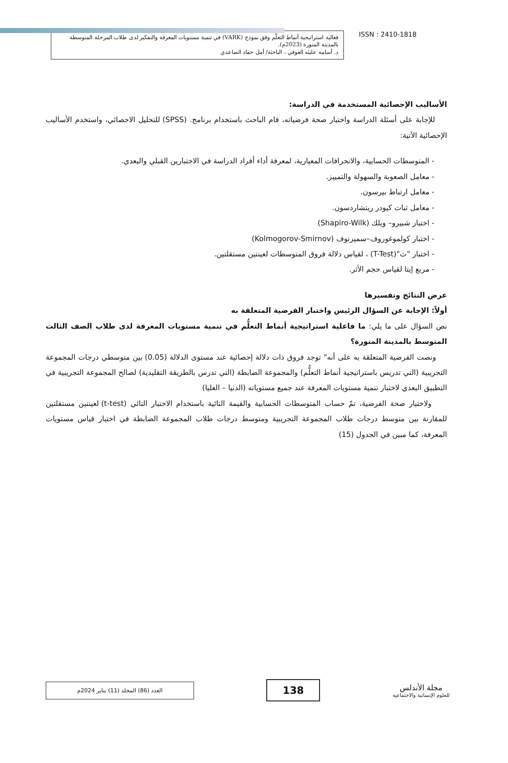ISSN : 2410-1818
فعالية استراتيجية أنماط التعلّم وفق نموذج (VARK) في تنمية مستويات المعرفة والتفكير لدى طلاب المرحلة المتوسطة بالمدينة المنورة (2023م).
د. أسامه عليثه العوفي ، الباحثة/ أمل حماد الصاعدي
الأساليب الإحصائية المستخدمة في الدراسة:
للإجابة على أسئلة الدراسة واختبار صحة فرضياته، قام الباحث باستخدام برنامج. (SPSS) للتحليل الاحصائي، واستخدم الأساليب الإحصائية الآتية:
- المتوسطات الحسابية، والانحرافات المعيارية، لمعرفة أداء أفراد الدراسة في الاختبارين القبلي والبعدي.
- معامل الصعوبة والسهولة والتمييز.
- معامل ارتباط بيرسون.
- معامل ثبات كيودر ريتشاردسون.
- اختبار شبيرو– ويلك (Shapiro-Wilk)
- اختبار كولموغوروف–سميرنوف (Kolmogorov-Smirnov)
- اختبار "ت"(T-Test) ، لقياس دلالة فروق المتوسطات لعينتين مستقلتين.
- مربع إيتا لقياس حجم الأثر.
عرض النتائج وتفسيرها
أولاً: الإجابة عن السؤال الرئيس واختبار الفرضية المتعلقة به
نص السؤال على ما يلي: ما فاعلية استراتيجية أنماط التعلُّم في تنمية مستويات المعرفة لدى طلاب الصف الثالث المتوسط بالمدينة المنورة؟
ونصت الفرضية المتعلقة به على أنه" توجد فروق ذات دلالة إحصائية عند مستوى الدلالة (0.05) بين متوسطي درجات المجموعة التجريبية (التي تدريس باستراتيجية أنماط التعلُّم) والمجموعة الضابطة (التي تدرس بالطريقة التقليدية) لصالح المجموعة التجريبية في التطبيق البعدي لاختبار تنمية مستويات المعرفة عند جميع مستوياته (الدنيا – العليا)
ولاختبار صحة الفرضية، تمّ حساب المتوسطات الحسابية والقيمة التائية باستخدام الاختبار التائي (t-test) لعينتين مستقلتين للمقارنة بين متوسط درجات طلاب المجموعة التجريبية ومتوسط درجات طلاب المجموعة الضابطة في اختبار قياس مستويات المعرفة، كما مبين في الجدول (15)
مجلة الأندلس
للعلوم الإنسانية والاجتماعية
138
العدد (86) المجلد (11) يناير 2024م